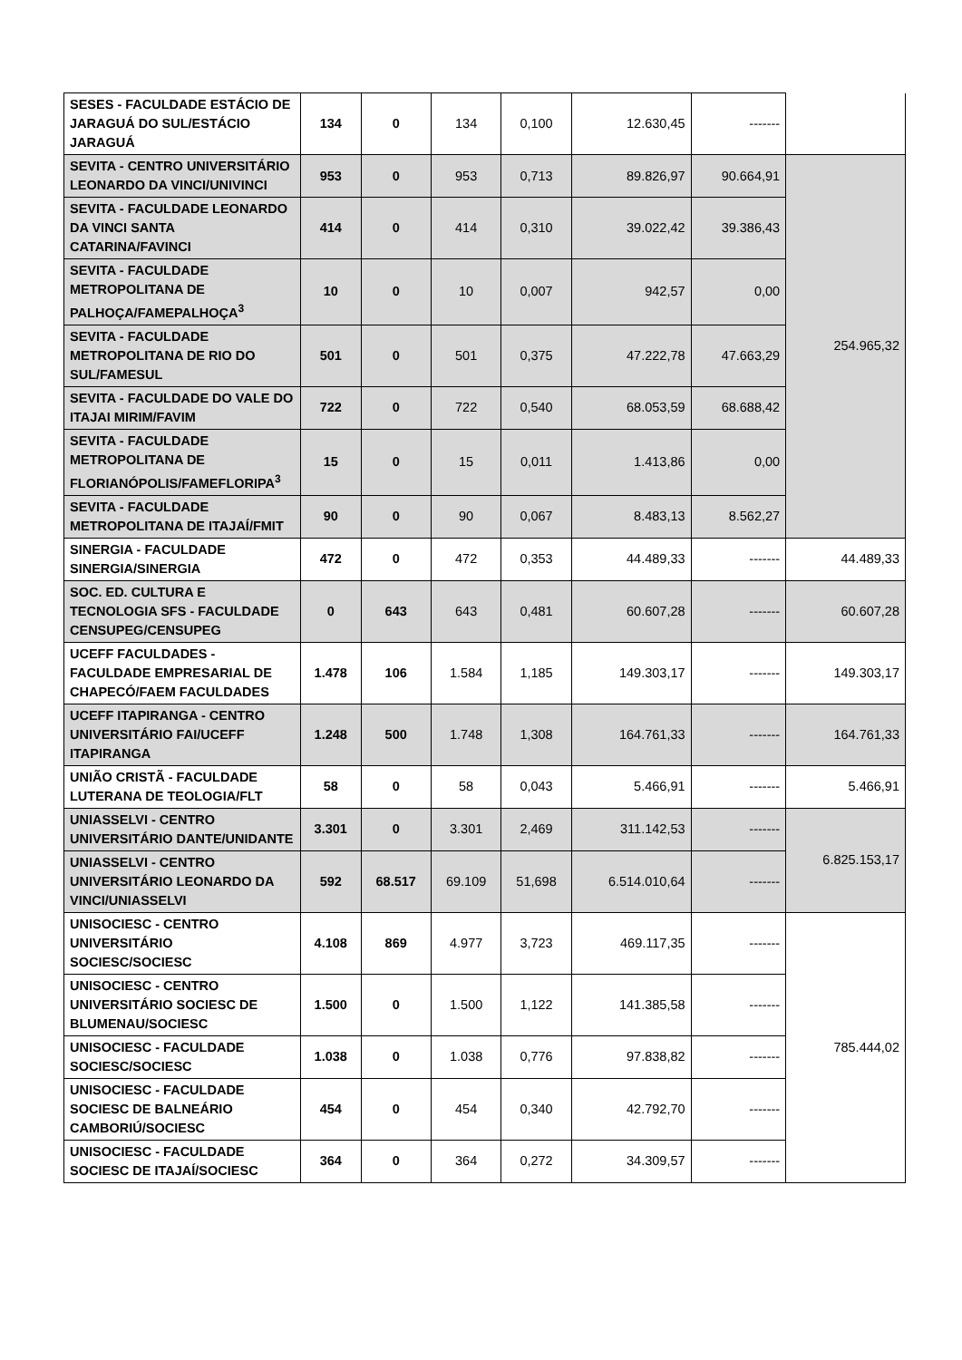| SESES - FACULDADE ESTÁCIO DE JARAGUÁ DO SUL/ESTÁCIO JARAGUÁ | 134 | 0 | 134 | 0,100 | 12.630,45 | ------- | |
| SEVITA - CENTRO UNIVERSITÁRIO LEONARDO DA VINCI/UNIVINCI | 953 | 0 | 953 | 0,713 | 89.826,97 | 90.664,91 | 254.965,32 |
| SEVITA - FACULDADE LEONARDO DA VINCI SANTA CATARINA/FAVINCI | 414 | 0 | 414 | 0,310 | 39.022,42 | 39.386,43 | |
| SEVITA - FACULDADE METROPOLITANA DE PALHOÇA/FAMEPALHOÇA<sup>3</sup> | 10 | 0 | 10 | 0,007 | 942,57 | 0,00 | |
| SEVITA - FACULDADE METROPOLITANA DE RIO DO SUL/FAMESUL | 501 | 0 | 501 | 0,375 | 47.222,78 | 47.663,29 | |
| SEVITA - FACULDADE DO VALE DO ITAJAI MIRIM/FAVIM | 722 | 0 | 722 | 0,540 | 68.053,59 | 68.688,42 | |
| SEVITA - FACULDADE METROPOLITANA DE FLORIANÓPOLIS/FAMEFLORIPA<sup>3</sup> | 15 | 0 | 15 | 0,011 | 1.413,86 | 0,00 | |
| SEVITA - FACULDADE METROPOLITANA DE ITAJAÍ/FMIT | 90 | 0 | 90 | 0,067 | 8.483,13 | 8.562,27 | |
| SINERGIA - FACULDADE SINERGIA/SINERGIA | 472 | 0 | 472 | 0,353 | 44.489,33 | ------- | 44.489,33 |
| SOC. ED. CULTURA E TECNOLOGIA SFS - FACULDADE CENSUPEG/CENSUPEG | 0 | 643 | 643 | 0,481 | 60.607,28 | ------- | 60.607,28 |
| UCEFF FACULDADES - FACULDADE EMPRESARIAL DE CHAPECÓ/FAEM FACULDADES | 1.478 | 106 | 1.584 | 1,185 | 149.303,17 | ------- | 149.303,17 |
| UCEFF ITAPIRANGA - CENTRO UNIVERSITÁRIO FAI/UCEFF ITAPIRANGA | 1.248 | 500 | 1.748 | 1,308 | 164.761,33 | ------- | 164.761,33 |
| UNIÃO CRISTÃ - FACULDADE LUTERANA DE TEOLOGIA/FLT | 58 | 0 | 58 | 0,043 | 5.466,91 | ------- | 5.466,91 |
| UNIASSELVI - CENTRO UNIVERSITÁRIO DANTE/UNIDANTE | 3.301 | 0 | 3.301 | 2,469 | 311.142,53 | ------- | 6.825.153,17 |
| UNIASSELVI - CENTRO UNIVERSITÁRIO LEONARDO DA VINCI/UNIASSELVI | 592 | 68.517 | 69.109 | 51,698 | 6.514.010,64 | ------- | |
| UNISOCIESC - CENTRO UNIVERSITÁRIO SOCIESC/SOCIESC | 4.108 | 869 | 4.977 | 3,723 | 469.117,35 | ------- | 785.444,02 |
| UNISOCIESC - CENTRO UNIVERSITÁRIO SOCIESC DE BLUMENAU/SOCIESC | 1.500 | 0 | 1.500 | 1,122 | 141.385,58 | ------- | |
| UNISOCIESC - FACULDADE SOCIESC/SOCIESC | 1.038 | 0 | 1.038 | 0,776 | 97.838,82 | ------- | |
| UNISOCIESC - FACULDADE SOCIESC DE BALNEÁRIO CAMBORIÚ/SOCIESC | 454 | 0 | 454 | 0,340 | 42.792,70 | ------- | |
| UNISOCIESC - FACULDADE SOCIESC DE ITAJAÍ/SOCIESC | 364 | 0 | 364 | 0,272 | 34.309,57 | ------- | |